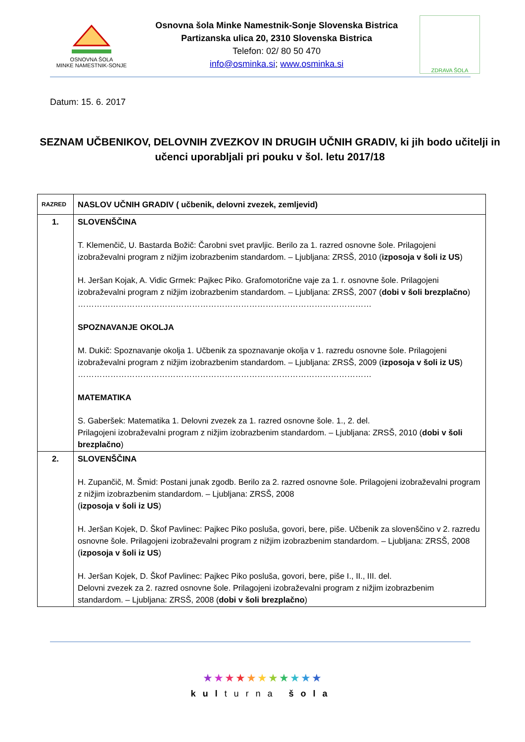OSNOVNA ŠOLA
MINKE NAMESTNIK-SONJE
Osnovna šola Minke Namestnik-Sonje Slovenska Bistrica
Partizanska ulica 20, 2310 Slovenska Bistrica
Telefon: 02/ 80 50 470
info@osminka.si; www.osminka.si
ZDRAVA ŠOLA
Datum: 15. 6. 2017
SEZNAM UČBENIKOV, DELOVNIH ZVEZKOV IN DRUGIH UČNIH GRADIV, ki jih bodo učitelji in učenci uporabljali pri pouku v šol. letu 2017/18
| RAZRED | NASLOV UČNIH GRADIV ( učbenik, delovni zvezek, zemljevid) |
| --- | --- |
| 1. | SLOVENŠČINA T. Klemenčič, U. Bastarda Božič: Čarobni svet pravljic. Berilo za 1. razred osnovne šole. Prilagojeni izobraževalni program z nižjim izobrazbenim standardom. – Ljubljana: ZRSŠ, 2010 ( izposoja v šoli iz US ) H. Jeršan Kojak, A. Vidic Grmek: Pajkec Piko. Grafomotorične vaje za 1. r. osnovne šole. Prilagojeni izobraževalni program z nižjim izobrazbenim standardom. – Ljubljana: ZRSŠ, 2007 ( dobi v šoli brezplačno ) ……………………………………………………………………………………………… SPOZNAVANJE OKOLJA M. Dukič: Spoznavanje okolja 1. Učbenik za spoznavanje okolja v 1. razredu osnovne šole. Prilagojeni izobraževalni program z nižjim izobrazbenim standardom. – Ljubljana: ZRSŠ, 2009 ( izposoja v šoli iz US ) ……………………………………………………………………………………………… MATEMATIKA S. Gaberšek: Matematika 1. Delovni zvezek za 1. razred osnovne šole. 1., 2. del. Prilagojeni izobraževalni program z nižjim izobrazbenim standardom. – Ljubljana: ZRSŠ, 2010 ( dobi v šoli brezplačno ) |
| 2. | SLOVENŠČINA H. Zupančič, M. Šmid: Postani junak zgodb. Berilo za 2. razred osnovne šole. Prilagojeni izobraževalni program z nižjim izobrazbenim standardom. – Ljubljana: ZRSŠ, 2008 ( izposoja v šoli iz US ) H. Jeršan Kojek, D. Škof Pavlinec: Pajkec Piko posluša, govori, bere, piše. Učbenik za slovenščino v 2. razredu osnovne šole. Prilagojeni izobraževalni program z nižjim izobrazbenim standardom. – Ljubljana: ZRSŠ, 2008 ( izposoja v šoli iz US ) H. Jeršan Kojek, D. Škof Pavlinec: Pajkec Piko posluša, govori, bere, piše I., II., III. del. Delovni zvezek za 2. razred osnovne šole. Prilagojeni izobraževalni program z nižjim izobrazbenim standardom. – Ljubljana: ZRSŠ, 2008 ( dobi v šoli brezplačno ) |
★★★★★★★★★★★
kulturna šola